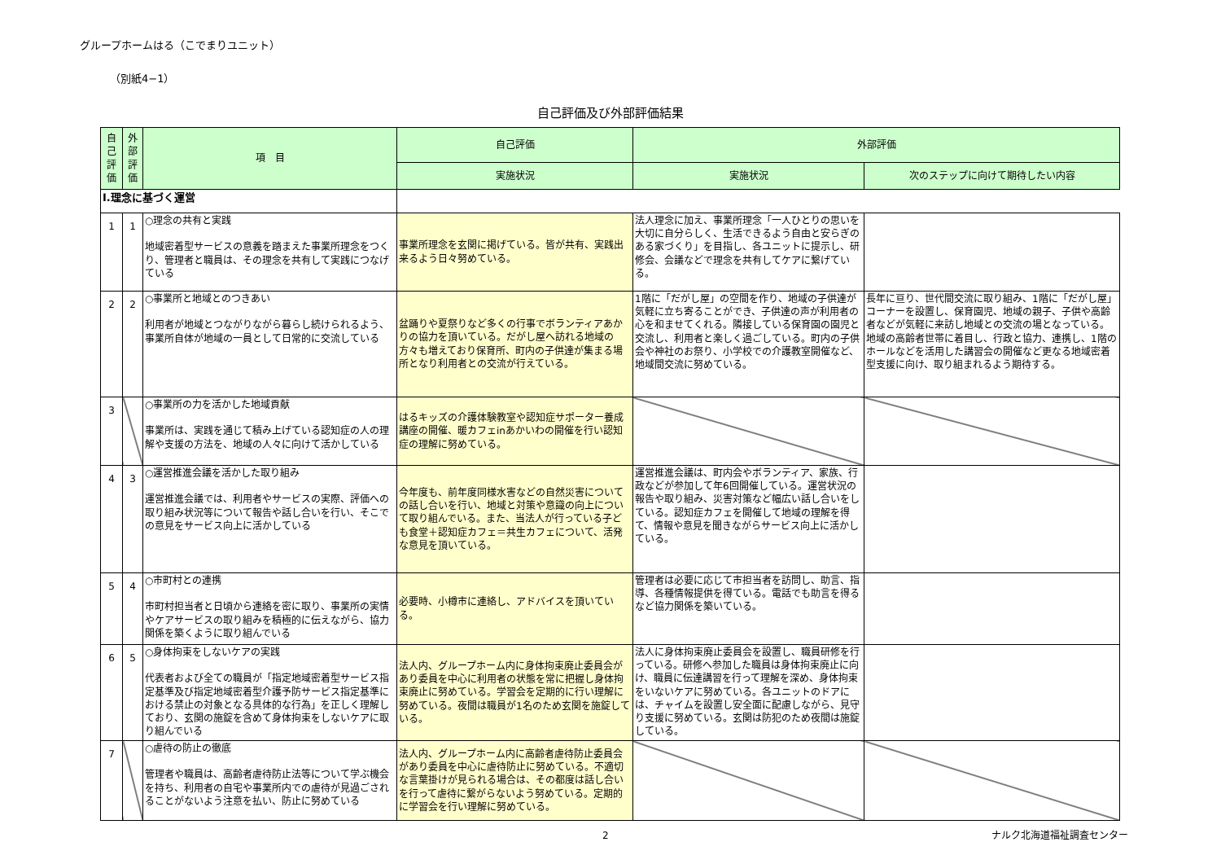グループホームはる（こでまりユニット）
（別紙4−1）
自己評価及び外部評価結果
| 自己評価 | 外部評価 | 項 目 | 自己評価 | 外部評価 | |
| --- | --- | --- | --- | --- | --- |
| | | | 実施状況 | 実施状況 | 次のステップに向けて期待したい内容 |
| Ⅰ.理念に基づく運営 | | | | | |
| 1 | 1 | ○理念の共有と実践 地域密着型サービスの意義を踏まえた事業所理念をつくり、管理者と職員は、その理念を共有して実践につなげている | 事業所理念を玄関に掲げている。皆が共有、実践出来るよう日々努めている。 | 法人理念に加え、事業所理念「一人ひとりの思いを大切に自分らしく、生活できるよう自由と安らぎのある家づくり」を目指し、各ユニットに提示し、研修会、会議などで理念を共有してケアに繋げている。 | |
| 2 | 2 | ○事業所と地域とのつきあい 利用者が地域とつながりながら暮らし続けられるよう、事業所自体が地域の一員として日常的に交流している | 盆踊りや夏祭りなど多くの行事でボランティアあかりの協力を頂いている。だがし屋へ訪れる地域の方々も増えており保育所、町内の子供達が集まる場所となり利用者との交流が行えている。 | 1階に「だがし屋」の空間を作り、地域の子供達が気軽に立ち寄ることができ、子供達の声が利用者の心を和ませてくれる。隣接している保育園の園児と交流し、利用者と楽しく過ごしている。町内の子供会や神社のお祭り、小学校での介護教室開催など、地域間交流に努めている。 | 長年に亘り、世代間交流に取り組み、1階に「だがし屋」コーナーを設置し、保育園児、地域の親子、子供や高齢者などが気軽に来訪し地域との交流の場となっている。 地域の高齢者世帯に着目し、行政と協力、連携し、1階のホールなどを活用した講習会の開催など更なる地域密着型支援に向け、取り組まれるよう期待する。 |
| 3 | | ○事業所の力を活かした地域貢献 事業所は、実践を通じて積み上げている認知症の人の理解や支援の方法を、地域の人々に向けて活かしている | はるキッズの介護体験教室や認知症サポーター養成講座の開催、暖カフェinあかいわの開催を行い認知症の理解に努めている。 | | |
| 4 | 3 | ○運営推進会議を活かした取り組み 運営推進会議では、利用者やサービスの実際、評価への取り組み状況等について報告や話し合いを行い、そこでの意見をサービス向上に活かしている | 今年度も、前年度同様水害などの自然災害についての話し合いを行い、地域と対策や意識の向上について取り組んでいる。また、当法人が行っている子ども食堂＋認知症カフェ＝共生カフェについて、活発な意見を頂いている。 | 運営推進会議は、町内会やボランティア、家族、行政などが参加して年6回開催している。運営状況の報告や取り組み、災害対策など幅広い話し合いをしている。認知症カフェを開催して地域の理解を得て、情報や意見を聞きながらサービス向上に活かしている。 | |
| 5 | 4 | ○市町村との連携 市町村担当者と日頃から連絡を密に取り、事業所の実情やケアサービスの取り組みを積極的に伝えながら、協力関係を築くように取り組んでいる | 必要時、小樽市に連絡し、アドバイスを頂いている。 | 管理者は必要に応じて市担当者を訪問し、助言、指導、各種情報提供を得ている。電話でも助言を得るなど協力関係を築いている。 | |
| 6 | 5 | ○身体拘束をしないケアの実践 代表者および全ての職員が「指定地域密着型サービス指定基準及び指定地域密着型介護予防サービス指定基準における禁止の対象となる具体的な行為」を正しく理解しており、玄関の施錠を含めて身体拘束をしないケアに取り組んでいる | 法人内、グループホーム内に身体拘束廃止委員会があり委員を中心に利用者の状態を常に把握し身体拘束廃止に努めている。学習会を定期的に行い理解に努めている。夜間は職員が1名のため玄関を施錠している。 | 法人に身体拘束廃止委員会を設置し、職員研修を行っている。研修へ参加した職員は身体拘束廃止に向け、職員に伝達講習を行って理解を深め、身体拘束をいないケアに努めている。各ユニットのドアには、チャイムを設置し安全面に配慮しながら、見守り支援に努めている。玄関は防犯のため夜間は施錠している。 | |
| 7 | | ○虐待の防止の徹底 管理者や職員は、高齢者虐待防止法等について学ぶ機会を持ち、利用者の自宅や事業所内での虐待が見過ごされることがないよう注意を払い、防止に努めている | 法人内、グループホーム内に高齢者虐待防止委員会があり委員を中心に虐待防止に努めている。不適切な言葉掛けが見られる場合は、その都度は話し合いを行って虐待に繋がらないよう努めている。定期的に学習会を行い理解に努めている。 | | |
2 ナルク北海道福祉調査センター